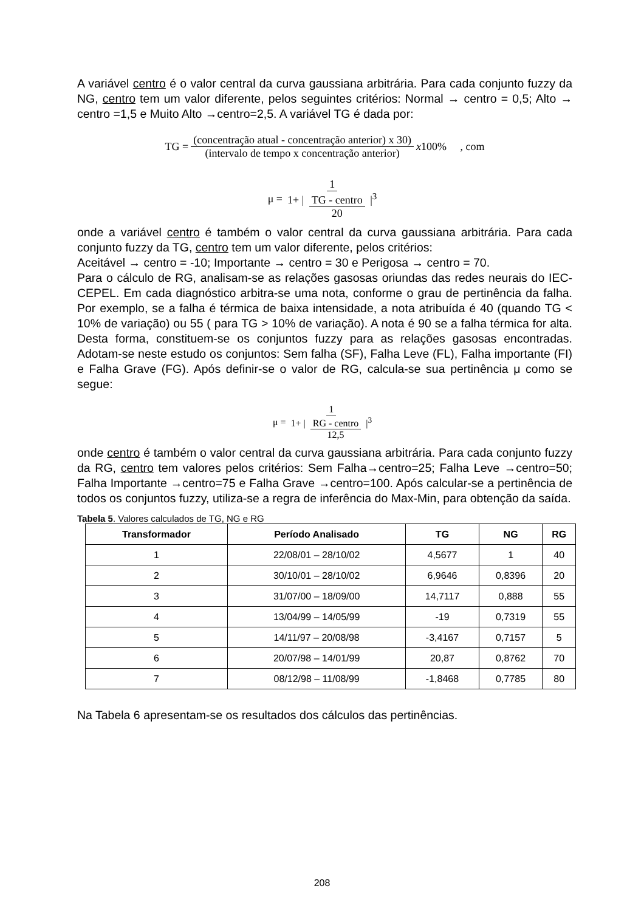A variável centro é o valor central da curva gaussiana arbitrária. Para cada conjunto fuzzy da NG, centro tem um valor diferente, pelos seguintes critérios: Normal → centro = 0,5; Alto → centro =1,5 e Muito Alto →centro=2,5. A variável TG é dada por:
TG = (concentração atual - concentração anterior) x 30) (intervalo de tempo x concentração anterior) x 100% , com
μ = 1 1+ | TG - centro 20 |<sup>3</sup>
onde a variável centro é também o valor central da curva gaussiana arbitrária. Para cada conjunto fuzzy da TG, centro tem um valor diferente, pelos critérios:
Aceitável → centro = -10; Importante → centro = 30 e Perigosa → centro = 70.
Para o cálculo de RG, analisam-se as relações gasosas oriundas das redes neurais do IEC-CEPEL. Em cada diagnóstico arbitra-se uma nota, conforme o grau de pertinência da falha. Por exemplo, se a falha é térmica de baixa intensidade, a nota atribuída é 40 (quando TG < 10% de variação) ou 55 ( para TG > 10% de variação). A nota é 90 se a falha térmica for alta. Desta forma, constituem-se os conjuntos fuzzy para as relações gasosas encontradas. Adotam-se neste estudo os conjuntos: Sem falha (SF), Falha Leve (FL), Falha importante (FI) e Falha Grave (FG). Após definir-se o valor de RG, calcula-se sua pertinência μ como se segue:
μ = 1 1+ | RG - centro 12,5 |<sup>3</sup>
onde centro é também o valor central da curva gaussiana arbitrária. Para cada conjunto fuzzy da RG, centro tem valores pelos critérios: Sem Falha→centro=25; Falha Leve →centro=50; Falha Importante →centro=75 e Falha Grave →centro=100. Após calcular-se a pertinência de todos os conjuntos fuzzy, utiliza-se a regra de inferência do Max-Min, para obtenção da saída.
Tabela 5. Valores calculados de TG, NG e RG
| Transformador | Período Analisado | TG | NG | RG |
| --- | --- | --- | --- | --- |
| 1 | 22/08/01 – 28/10/02 | 4,5677 | 1 | 40 |
| 2 | 30/10/01 – 28/10/02 | 6,9646 | 0,8396 | 20 |
| 3 | 31/07/00 – 18/09/00 | 14,7117 | 0,888 | 55 |
| 4 | 13/04/99 – 14/05/99 | -19 | 0,7319 | 55 |
| 5 | 14/11/97 – 20/08/98 | -3,4167 | 0,7157 | 5 |
| 6 | 20/07/98 – 14/01/99 | 20,87 | 0,8762 | 70 |
| 7 | 08/12/98 – 11/08/99 | -1,8468 | 0,7785 | 80 |
Na Tabela 6 apresentam-se os resultados dos cálculos das pertinências.
208